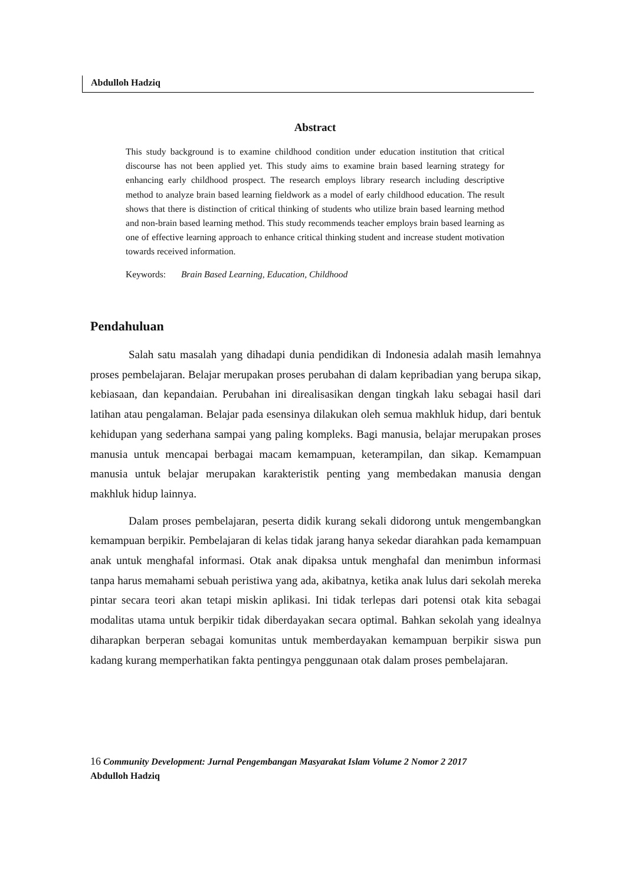Abdulloh Hadziq
Abstract
This study background is to examine childhood condition under education institution that critical discourse has not been applied yet. This study aims to examine brain based learning strategy for enhancing early childhood prospect. The research employs library research including descriptive method to analyze brain based learning fieldwork as a model of early childhood education. The result shows that there is distinction of critical thinking of students who utilize brain based learning method and non-brain based learning method. This study recommends teacher employs brain based learning as one of effective learning approach to enhance critical thinking student and increase student motivation towards received information.
Keywords: Brain Based Learning, Education, Childhood
Pendahuluan
Salah satu masalah yang dihadapi dunia pendidikan di Indonesia adalah masih lemahnya proses pembelajaran. Belajar merupakan proses perubahan di dalam kepribadian yang berupa sikap, kebiasaan, dan kepandaian. Perubahan ini direalisasikan dengan tingkah laku sebagai hasil dari latihan atau pengalaman. Belajar pada esensinya dilakukan oleh semua makhluk hidup, dari bentuk kehidupan yang sederhana sampai yang paling kompleks. Bagi manusia, belajar merupakan proses manusia untuk mencapai berbagai macam kemampuan, keterampilan, dan sikap. Kemampuan manusia untuk belajar merupakan karakteristik penting yang membedakan manusia dengan makhluk hidup lainnya.
Dalam proses pembelajaran, peserta didik kurang sekali didorong untuk mengembangkan kemampuan berpikir. Pembelajaran di kelas tidak jarang hanya sekedar diarahkan pada kemampuan anak untuk menghafal informasi. Otak anak dipaksa untuk menghafal dan menimbun informasi tanpa harus memahami sebuah peristiwa yang ada, akibatnya, ketika anak lulus dari sekolah mereka pintar secara teori akan tetapi miskin aplikasi. Ini tidak terlepas dari potensi otak kita sebagai modalitas utama untuk berpikir tidak diberdayakan secara optimal. Bahkan sekolah yang idealnya diharapkan berperan sebagai komunitas untuk memberdayakan kemampuan berpikir siswa pun kadang kurang memperhatikan fakta pentingya penggunaan otak dalam proses pembelajaran.
16 Community Development: Jurnal Pengembangan Masyarakat Islam Volume 2 Nomor 2 2017
Abdulloh Hadziq